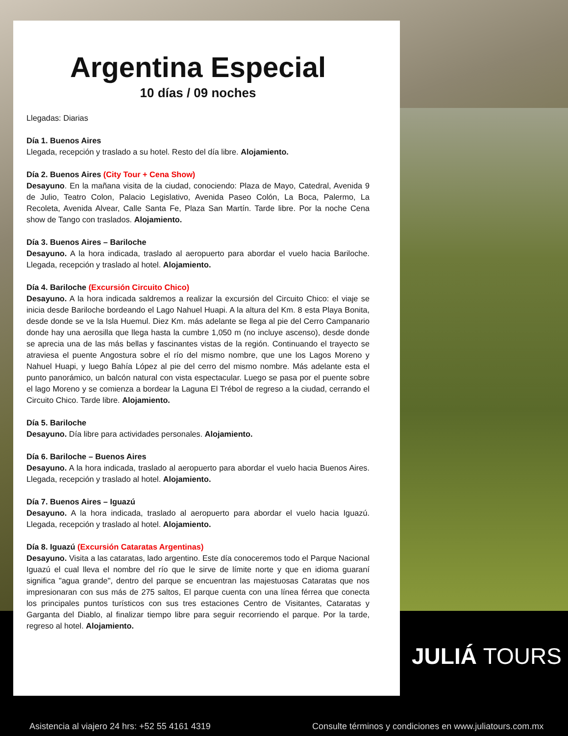Argentina Especial
10 días / 09 noches
Llegadas: Diarias
Día 1. Buenos Aires
Llegada, recepción y traslado a su hotel. Resto del día libre. Alojamiento.
Día 2. Buenos Aires (City Tour + Cena Show)
Desayuno. En la mañana visita de la ciudad, conociendo: Plaza de Mayo, Catedral, Avenida 9 de Julio, Teatro Colon, Palacio Legislativo, Avenida Paseo Colón, La Boca, Palermo, La Recoleta, Avenida Alvear, Calle Santa Fe, Plaza San Martín. Tarde libre. Por la noche Cena show de Tango con traslados. Alojamiento.
Día 3. Buenos Aires – Bariloche
Desayuno. A la hora indicada, traslado al aeropuerto para abordar el vuelo hacia Bariloche. Llegada, recepción y traslado al hotel. Alojamiento.
Día 4. Bariloche (Excursión Circuito Chico)
Desayuno. A la hora indicada saldremos a realizar la excursión del Circuito Chico: el viaje se inicia desde Bariloche bordeando el Lago Nahuel Huapi. A la altura del Km. 8 esta Playa Bonita, desde donde se ve la Isla Huemul. Diez Km. más adelante se llega al pie del Cerro Campanario donde hay una aerosilla que llega hasta la cumbre 1,050 m (no incluye ascenso), desde donde se aprecia una de las más bellas y fascinantes vistas de la región. Continuando el trayecto se atraviesa el puente Angostura sobre el río del mismo nombre, que une los Lagos Moreno y Nahuel Huapi, y luego Bahía López al pie del cerro del mismo nombre. Más adelante esta el punto panorámico, un balcón natural con vista espectacular. Luego se pasa por el puente sobre el lago Moreno y se comienza a bordear la Laguna El Trébol de regreso a la ciudad, cerrando el Circuito Chico. Tarde libre. Alojamiento.
Día 5. Bariloche
Desayuno. Día libre para actividades personales. Alojamiento.
Día 6. Bariloche – Buenos Aires
Desayuno. A la hora indicada, traslado al aeropuerto para abordar el vuelo hacia Buenos Aires. Llegada, recepción y traslado al hotel. Alojamiento.
Día 7. Buenos Aires – Iguazú
Desayuno. A la hora indicada, traslado al aeropuerto para abordar el vuelo hacia Iguazú. Llegada, recepción y traslado al hotel. Alojamiento.
Día 8. Iguazú (Excursión Cataratas Argentinas)
Desayuno. Visita a las cataratas, lado argentino. Este día conoceremos todo el Parque Nacional Iguazú el cual lleva el nombre del río que le sirve de límite norte y que en idioma guaraní significa "agua grande", dentro del parque se encuentran las majestuosas Cataratas que nos impresionaran con sus más de 275 saltos, El parque cuenta con una línea férrea que conecta los principales puntos turísticos con sus tres estaciones Centro de Visitantes, Cataratas y Garganta del Diablo, al finalizar tiempo libre para seguir recorriendo el parque. Por la tarde, regreso al hotel. Alojamiento.
JULIÁ TOURS
Asistencia al viajero 24 hrs: +52 55 4161 4319
Consulte términos y condiciones en www.juliatours.com.mx